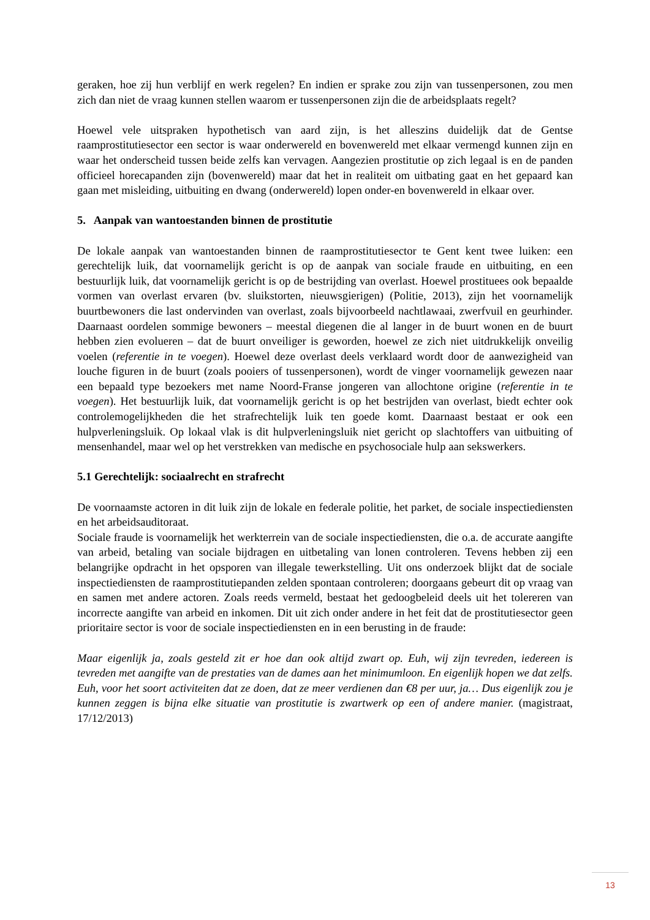geraken, hoe zij hun verblijf en werk regelen? En indien er sprake zou zijn van tussenpersonen, zou men zich dan niet de vraag kunnen stellen waarom er tussenpersonen zijn die de arbeidsplaats regelt?
Hoewel vele uitspraken hypothetisch van aard zijn, is het alleszins duidelijk dat de Gentse raamprostitutiesector een sector is waar onderwereld en bovenwereld met elkaar vermengd kunnen zijn en waar het onderscheid tussen beide zelfs kan vervagen. Aangezien prostitutie op zich legaal is en de panden officieel horecapanden zijn (bovenwereld) maar dat het in realiteit om uitbating gaat en het gepaard kan gaan met misleiding, uitbuiting en dwang (onderwereld) lopen onder-en bovenwereld in elkaar over.
5. Aanpak van wantoestanden binnen de prostitutie
De lokale aanpak van wantoestanden binnen de raamprostitutiesector te Gent kent twee luiken: een gerechtelijk luik, dat voornamelijk gericht is op de aanpak van sociale fraude en uitbuiting, en een bestuurlijk luik, dat voornamelijk gericht is op de bestrijding van overlast. Hoewel prostituees ook bepaalde vormen van overlast ervaren (bv. sluikstorten, nieuwsgierigen) (Politie, 2013), zijn het voornamelijk buurtbewoners die last ondervinden van overlast, zoals bijvoorbeeld nachtlawaai, zwerfvuil en geurhinder. Daarnaast oordelen sommige bewoners – meestal diegenen die al langer in de buurt wonen en de buurt hebben zien evolueren – dat de buurt onveiliger is geworden, hoewel ze zich niet uitdrukkelijk onveilig voelen (referentie in te voegen). Hoewel deze overlast deels verklaard wordt door de aanwezigheid van louche figuren in de buurt (zoals pooiers of tussenpersonen), wordt de vinger voornamelijk gewezen naar een bepaald type bezoekers met name Noord-Franse jongeren van allochtone origine (referentie in te voegen). Het bestuurlijk luik, dat voornamelijk gericht is op het bestrijden van overlast, biedt echter ook controlemogelijkheden die het strafrechtelijk luik ten goede komt. Daarnaast bestaat er ook een hulpverleningsluik. Op lokaal vlak is dit hulpverleningsluik niet gericht op slachtoffers van uitbuiting of mensenhandel, maar wel op het verstrekken van medische en psychosociale hulp aan sekswerkers.
5.1 Gerechtelijk: sociaalrecht en strafrecht
De voornaamste actoren in dit luik zijn de lokale en federale politie, het parket, de sociale inspectiediensten en het arbeidsauditoraat.
Sociale fraude is voornamelijk het werkterrein van de sociale inspectiediensten, die o.a. de accurate aangifte van arbeid, betaling van sociale bijdragen en uitbetaling van lonen controleren. Tevens hebben zij een belangrijke opdracht in het opsporen van illegale tewerkstelling. Uit ons onderzoek blijkt dat de sociale inspectiediensten de raamprostitutiepanden zelden spontaan controleren; doorgaans gebeurt dit op vraag van en samen met andere actoren. Zoals reeds vermeld, bestaat het gedoogbeleid deels uit het tolereren van incorrecte aangifte van arbeid en inkomen. Dit uit zich onder andere in het feit dat de prostitutiesector geen prioritaire sector is voor de sociale inspectiediensten en in een berusting in de fraude:
Maar eigenlijk ja, zoals gesteld zit er hoe dan ook altijd zwart op. Euh, wij zijn tevreden, iedereen is tevreden met aangifte van de prestaties van de dames aan het minimumloon. En eigenlijk hopen we dat zelfs. Euh, voor het soort activiteiten dat ze doen, dat ze meer verdienen dan €8 per uur, ja… Dus eigenlijk zou je kunnen zeggen is bijna elke situatie van prostitutie is zwartwerk op een of andere manier. (magistraat, 17/12/2013)
13